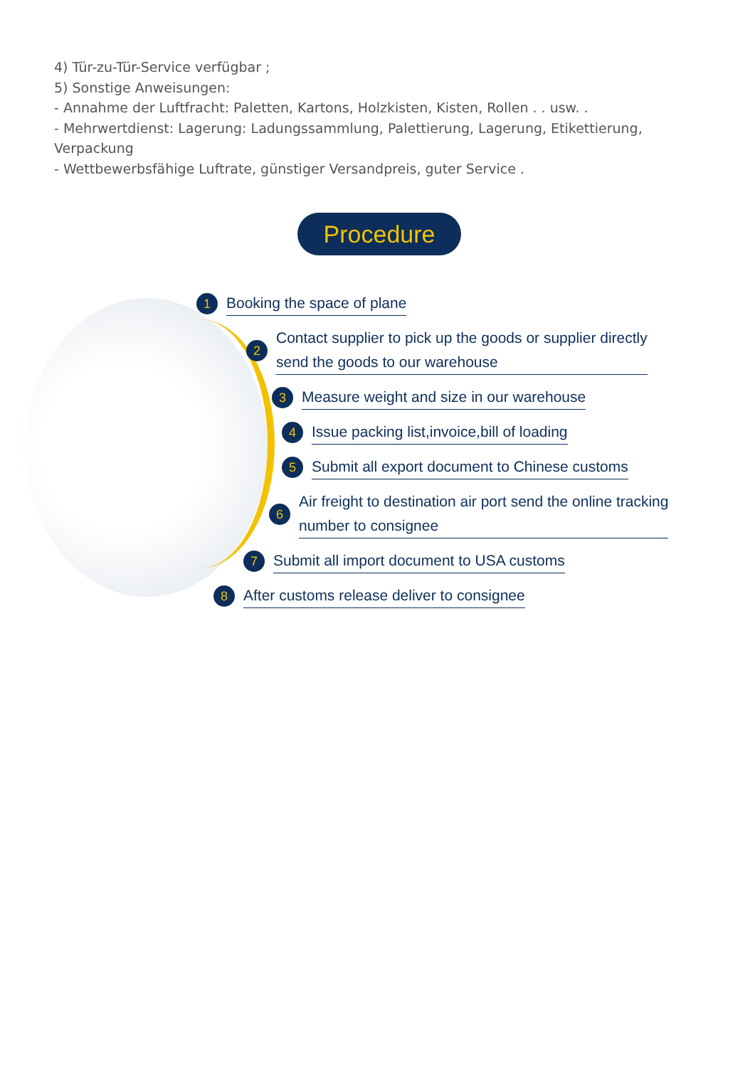4) Tür-zu-Tür-Service verfügbar ;
5) Sonstige Anweisungen:
- Annahme der Luftfracht: Paletten, Kartons, Holzkisten, Kisten, Rollen . . usw. .
- Mehrwertdienst: Lagerung: Ladungssammlung, Palettierung, Lagerung, Etikettierung, Verpackung
- Wettbewerbsfähige Luftrate, günstiger Versandpreis, guter Service .
Procedure
1 Booking the space of plane
2 Contact supplier to pick up the goods or supplier directly
send the goods to our warehouse
3 Measure weight and size in our warehouse
4 Issue packing list,invoice,bill of loading
5 Submit all export document to Chinese customs
6 Air freight to destination air port send the online tracking
number to consignee
7 Submit all import document to USA customs
8 After customs release deliver to consignee